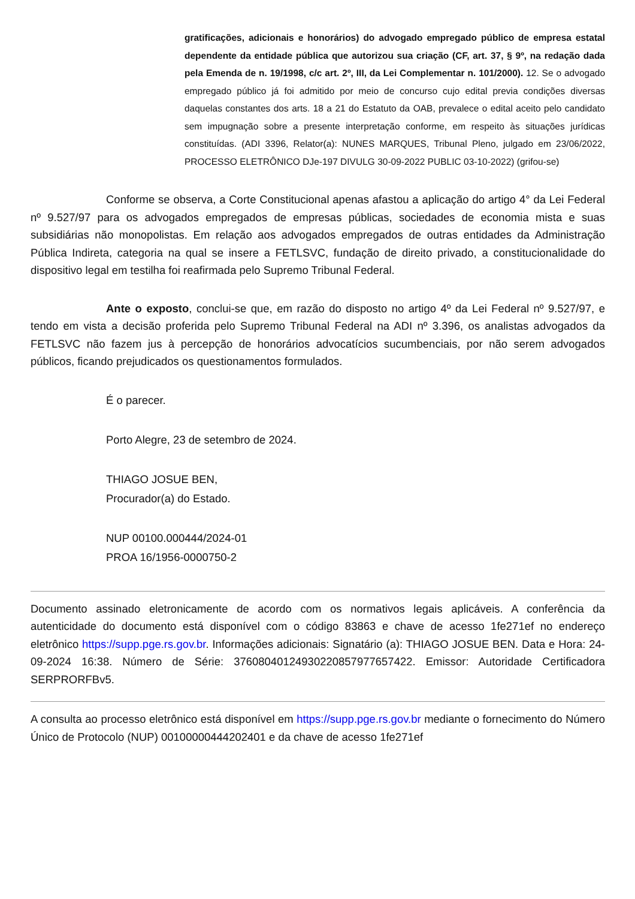gratificações, adicionais e honorários) do advogado empregado público de empresa estatal dependente da entidade pública que autorizou sua criação (CF, art. 37, § 9º, na redação dada pela Emenda de n. 19/1998, c/c art. 2º, III, da Lei Complementar n. 101/2000). 12. Se o advogado empregado público já foi admitido por meio de concurso cujo edital previa condições diversas daquelas constantes dos arts. 18 a 21 do Estatuto da OAB, prevalece o edital aceito pelo candidato sem impugnação sobre a presente interpretação conforme, em respeito às situações jurídicas constituídas. (ADI 3396, Relator(a): NUNES MARQUES, Tribunal Pleno, julgado em 23/06/2022, PROCESSO ELETRÔNICO DJe-197 DIVULG 30-09-2022 PUBLIC 03-10-2022) (grifou-se)
Conforme se observa, a Corte Constitucional apenas afastou a aplicação do artigo 4° da Lei Federal nº 9.527/97 para os advogados empregados de empresas públicas, sociedades de economia mista e suas subsidiárias não monopolistas. Em relação aos advogados empregados de outras entidades da Administração Pública Indireta, categoria na qual se insere a FETLSVC, fundação de direito privado, a constitucionalidade do dispositivo legal em testilha foi reafirmada pelo Supremo Tribunal Federal.
Ante o exposto, conclui-se que, em razão do disposto no artigo 4º da Lei Federal nº 9.527/97, e tendo em vista a decisão proferida pelo Supremo Tribunal Federal na ADI nº 3.396, os analistas advogados da FETLSVC não fazem jus à percepção de honorários advocatícios sucumbenciais, por não serem advogados públicos, ficando prejudicados os questionamentos formulados.
É o parecer.
Porto Alegre, 23 de setembro de 2024.
THIAGO JOSUE BEN,
Procurador(a) do Estado.
NUP 00100.000444/2024-01
PROA 16/1956-0000750-2
Documento assinado eletronicamente de acordo com os normativos legais aplicáveis. A conferência da autenticidade do documento está disponível com o código 83863 e chave de acesso 1fe271ef no endereço eletrônico https://supp.pge.rs.gov.br. Informações adicionais: Signatário (a): THIAGO JOSUE BEN. Data e Hora: 24-09-2024 16:38. Número de Série: 37608040124930220857977657422. Emissor: Autoridade Certificadora SERPRORFBv5.
A consulta ao processo eletrônico está disponível em https://supp.pge.rs.gov.br mediante o fornecimento do Número Único de Protocolo (NUP) 00100000444202401 e da chave de acesso 1fe271ef